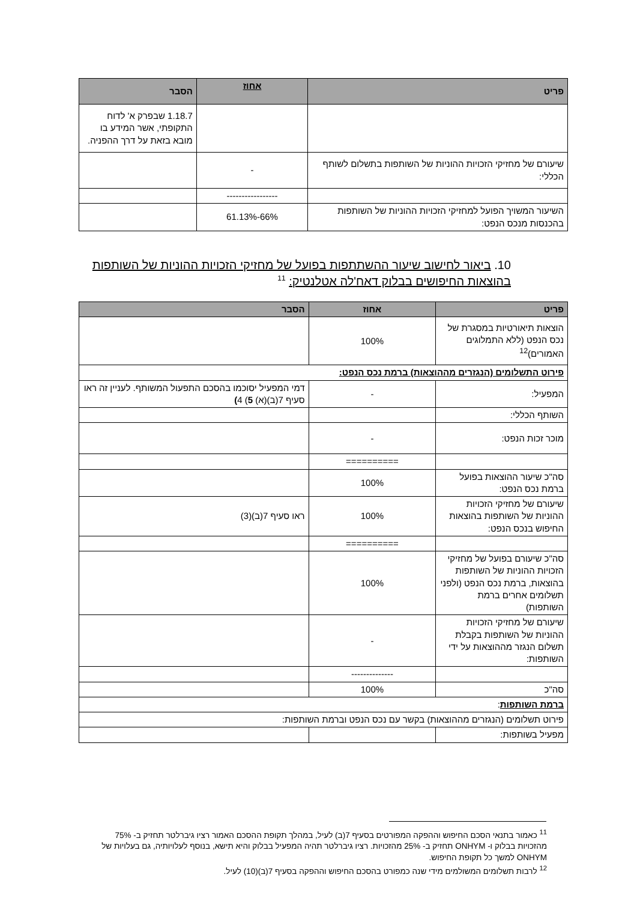| פריט | אחוז | הסבר |
| --- | --- | --- |
| | | 1.18.7 שבפרק א' לדוח התקופתי, אשר המידע בו מובא בזאת על דרך ההפניה. |
| שיעורם של מחזיקי הזכויות ההוניות של השותפות בתשלום לשותף הכללי: | - | |
| | ----------------- | |
| השיעור המשויך הפועל למחזיקי הזכויות ההוניות של השותפות בהכנסות מנכס הנפט: | 66%-61.13% | |
10. ביאור לחישוב שיעור ההשתתפות בפועל של מחזיקי הזכויות ההוניות של השותפות בהוצאות החיפושים בבלוק דאח'לה אטלנטיק: <sup>11</sup>
| פריט | אחוז | הסבר |
| --- | --- | --- |
| הוצאות תיאורטיות במסגרת של נכס הנפט (ללא התמלוגים האמורים)<sup>12</sup> | 100% | |
| פירוט התשלומים (הנגזרים מההוצאות) ברמת נכס הנפט: | | |
| המפעיל: | - | דמי המפעיל יסוכמו בהסכם התפעול המשותף. לעניין זה ראו סעיף 7(ב)(א) 5 ) 4 ) |
| השותף הכללי: | | |
| מוכר זכות הנפט: | - | |
| | ========== | |
| סה"כ שיעור ההוצאות בפועל ברמת נכס הנפט: | 100% | |
| שיעורם של מחזיקי הזכויות ההוניות של השותפות בהוצאות החיפוש בנכס הנפט: | 100% | ראו סעיף 7(ב)(3) |
| | ========== | |
| סה"כ שיעורם בפועל של מחזיקי הזכויות ההוניות של השותפות בהוצאות, ברמת נכס הנפט (ולפני תשלומים אחרים ברמת השותפות) | 100% | |
| שיעורם של מחזיקי הזכויות ההוניות של השותפות בקבלת תשלום הנגזר מההוצאות על ידי השותפות: | - | |
| | -------------- | |
| סה"כ | 100% | |
| ברמת השותפות : | | |
| פירוט תשלומים (הנגזרים מההוצאות) בקשר עם נכס הנפט וברמת השותפות: | | |
| מפעיל בשותפות: | | |
<sup>11</sup> כאמור בתנאי הסכם החיפוש וההפקה המפורטים בסעיף 7(ב) לעיל, במהלך תקופת ההסכם האמור רציו גיברלטר תחזיק ב- 75% מהזכויות בבלוק ו- ONHYM תחזיק ב- 25% מהזכויות. רציו גיברלטר תהיה המפעיל בבלוק והיא תישא, בנוסף לעלויותיה, גם בעלויות של ONHYM למשך כל תקופת החיפוש.
<sup>12</sup> לרבות תשלומים המשולמים מידי שנה כמפורט בהסכם החיפוש וההפקה בסעיף 7(ב)(10) לעיל.